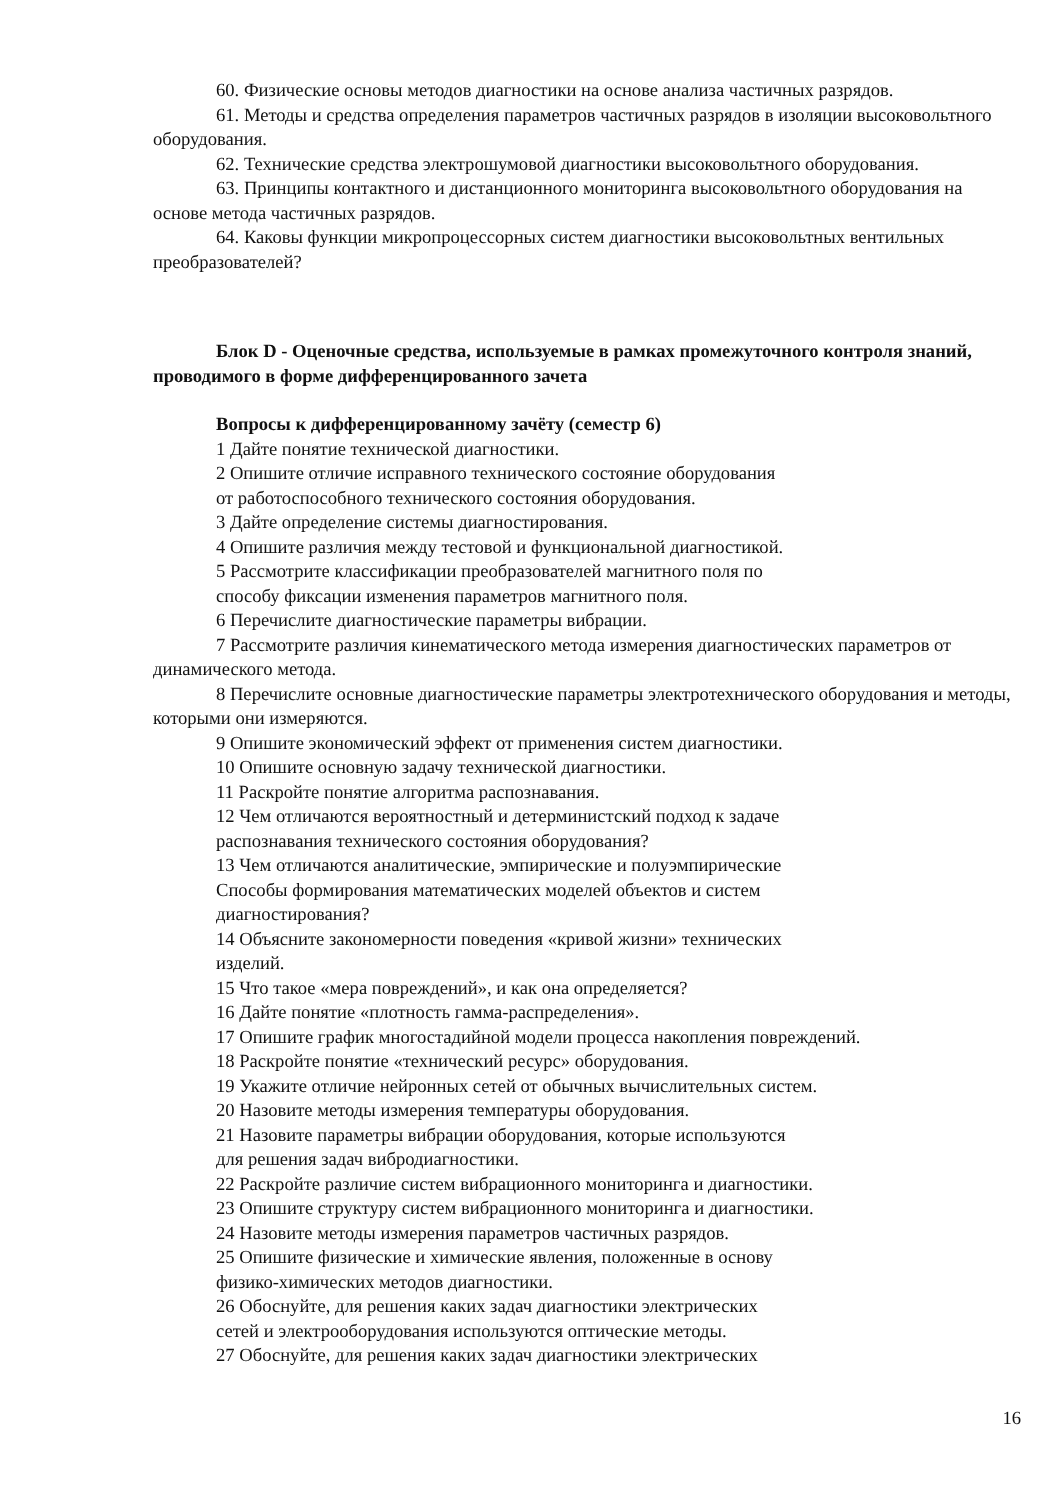60. Физические основы методов диагностики на основе анализа частичных разрядов.
61. Методы и средства определения параметров частичных разрядов в изоляции высоковольтного оборудования.
62. Технические средства электрошумовой диагностики высоковольтного оборудования.
63. Принципы контактного и дистанционного мониторинга высоковольтного оборудования на основе метода частичных разрядов.
64. Каковы функции микропроцессорных систем диагностики высоковольтных вентильных преобразователей?
Блок D - Оценочные средства, используемые в рамках промежуточного контроля знаний, проводимого в форме дифференцированного зачета
Вопросы к дифференцированному зачёту (семестр 6)
1 Дайте понятие технической диагностики.
2 Опишите отличие исправного технического состояние оборудования
от работоспособного технического состояния оборудования.
3 Дайте определение системы диагностирования.
4 Опишите различия между тестовой и функциональной диагностикой.
5 Рассмотрите классификации преобразователей магнитного поля по
способу фиксации изменения параметров магнитного поля.
6 Перечислите диагностические параметры вибрации.
7 Рассмотрите различия кинематического метода измерения диагностических параметров от динамического метода.
8 Перечислите основные диагностические параметры электротехнического оборудования и методы, которыми они измеряются.
9 Опишите экономический эффект от применения систем диагностики.
10 Опишите основную задачу технической диагностики.
11 Раскройте понятие алгоритма распознавания.
12 Чем отличаются вероятностный и детерминистский подход к задаче
распознавания технического состояния оборудования?
13 Чем отличаются аналитические, эмпирические и полуэмпирические
Способы формирования математических моделей объектов и систем
диагностирования?
14 Объясните закономерности поведения «кривой жизни» технических
изделий.
15 Что такое «мера повреждений», и как она определяется?
16 Дайте понятие «плотность гамма-распределения».
17 Опишите график многостадийной модели процесса накопления повреждений.
18 Раскройте понятие «технический ресурс» оборудования.
19 Укажите отличие нейронных сетей от обычных вычислительных систем.
20 Назовите методы измерения температуры оборудования.
21 Назовите параметры вибрации оборудования, которые используются
для решения задач вибродиагностики.
22 Раскройте различие систем вибрационного мониторинга и диагностики.
23 Опишите структуру систем вибрационного мониторинга и диагностики.
24 Назовите методы измерения параметров частичных разрядов.
25 Опишите физические и химические явления, положенные в основу
физико-химических методов диагностики.
26 Обоснуйте, для решения каких задач диагностики электрических
сетей и электрооборудования используются оптические методы.
27 Обоснуйте, для решения каких задач диагностики электрических
16